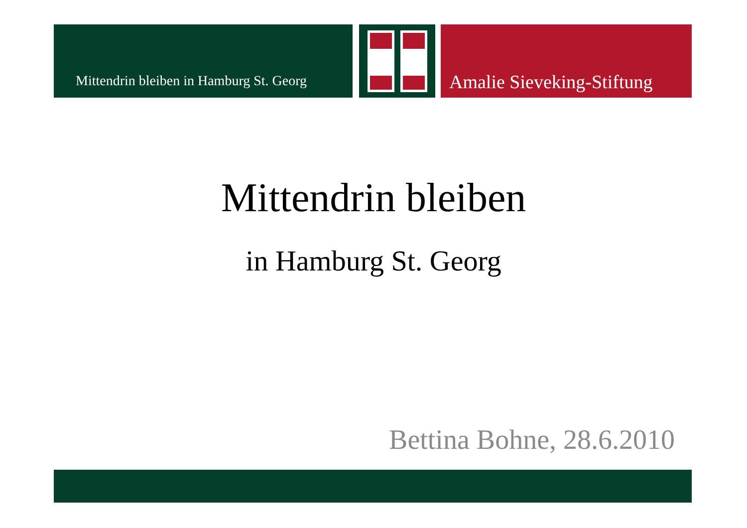Mittendrin bleiben in Hamburg St. Georg
Amalie Sieveking-Stiftung
Mittendrin bleiben
in Hamburg St. Georg
Bettina Bohne, 28.6.2010